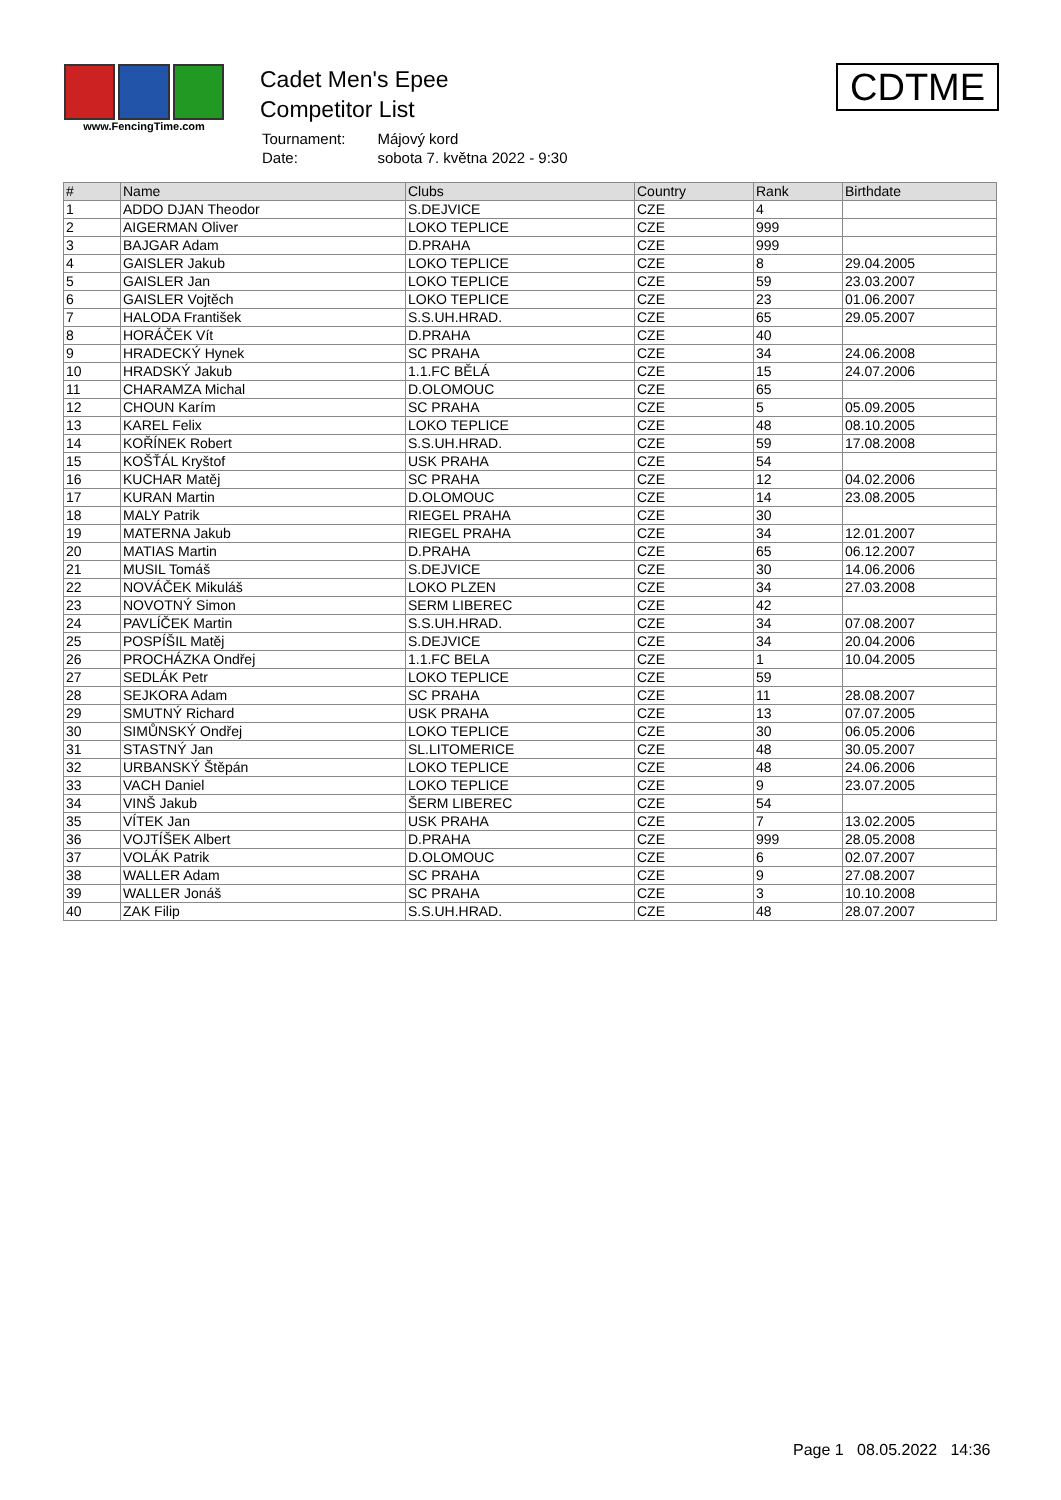www.FencingTime.com
Cadet Men's Epee
Competitor List
| Tournament: | Májový kord |
| Date: | sobota 7. května 2022 - 9:30 |
CDTME
| # | Name | Clubs | Country | Rank | Birthdate |
| --- | --- | --- | --- | --- | --- |
| 1 | ADDO DJAN Theodor | S.DEJVICE | CZE | 4 | |
| 2 | AIGERMAN Oliver | LOKO TEPLICE | CZE | 999 | |
| 3 | BAJGAR Adam | D.PRAHA | CZE | 999 | |
| 4 | GAISLER Jakub | LOKO TEPLICE | CZE | 8 | 29.04.2005 |
| 5 | GAISLER Jan | LOKO TEPLICE | CZE | 59 | 23.03.2007 |
| 6 | GAISLER Vojtěch | LOKO TEPLICE | CZE | 23 | 01.06.2007 |
| 7 | HALODA František | S.S.UH.HRAD. | CZE | 65 | 29.05.2007 |
| 8 | HORÁČEK Vít | D.PRAHA | CZE | 40 | |
| 9 | HRADECKÝ Hynek | SC PRAHA | CZE | 34 | 24.06.2008 |
| 10 | HRADSKÝ Jakub | 1.1.FC BĚLÁ | CZE | 15 | 24.07.2006 |
| 11 | CHARAMZA Michal | D.OLOMOUC | CZE | 65 | |
| 12 | CHOUN Karím | SC PRAHA | CZE | 5 | 05.09.2005 |
| 13 | KAREL Felix | LOKO TEPLICE | CZE | 48 | 08.10.2005 |
| 14 | KOŘÍNEK Robert | S.S.UH.HRAD. | CZE | 59 | 17.08.2008 |
| 15 | KOŠŤÁL Kryštof | USK PRAHA | CZE | 54 | |
| 16 | KUCHAR Matěj | SC PRAHA | CZE | 12 | 04.02.2006 |
| 17 | KURAN Martin | D.OLOMOUC | CZE | 14 | 23.08.2005 |
| 18 | MALY Patrik | RIEGEL PRAHA | CZE | 30 | |
| 19 | MATERNA Jakub | RIEGEL PRAHA | CZE | 34 | 12.01.2007 |
| 20 | MATIAS Martin | D.PRAHA | CZE | 65 | 06.12.2007 |
| 21 | MUSIL Tomáš | S.DEJVICE | CZE | 30 | 14.06.2006 |
| 22 | NOVÁČEK Mikuláš | LOKO PLZEN | CZE | 34 | 27.03.2008 |
| 23 | NOVOTNÝ Simon | SERM LIBEREC | CZE | 42 | |
| 24 | PAVLÍČEK Martin | S.S.UH.HRAD. | CZE | 34 | 07.08.2007 |
| 25 | POSPÍŠIL Matěj | S.DEJVICE | CZE | 34 | 20.04.2006 |
| 26 | PROCHÁZKA Ondřej | 1.1.FC BELA | CZE | 1 | 10.04.2005 |
| 27 | SEDLÁK Petr | LOKO TEPLICE | CZE | 59 | |
| 28 | SEJKORA Adam | SC PRAHA | CZE | 11 | 28.08.2007 |
| 29 | SMUTNÝ Richard | USK PRAHA | CZE | 13 | 07.07.2005 |
| 30 | SIMŮNSKÝ Ondřej | LOKO TEPLICE | CZE | 30 | 06.05.2006 |
| 31 | STASTNÝ Jan | SL.LITOMERICE | CZE | 48 | 30.05.2007 |
| 32 | URBANSKÝ Štěpán | LOKO TEPLICE | CZE | 48 | 24.06.2006 |
| 33 | VACH Daniel | LOKO TEPLICE | CZE | 9 | 23.07.2005 |
| 34 | VINŠ Jakub | ŠERM LIBEREC | CZE | 54 | |
| 35 | VÍTEK Jan | USK PRAHA | CZE | 7 | 13.02.2005 |
| 36 | VOJTÍŠEK Albert | D.PRAHA | CZE | 999 | 28.05.2008 |
| 37 | VOLÁK Patrik | D.OLOMOUC | CZE | 6 | 02.07.2007 |
| 38 | WALLER Adam | SC PRAHA | CZE | 9 | 27.08.2007 |
| 39 | WALLER Jonáš | SC PRAHA | CZE | 3 | 10.10.2008 |
| 40 | ZAK Filip | S.S.UH.HRAD. | CZE | 48 | 28.07.2007 |
Page 1 08.05.2022 14:36